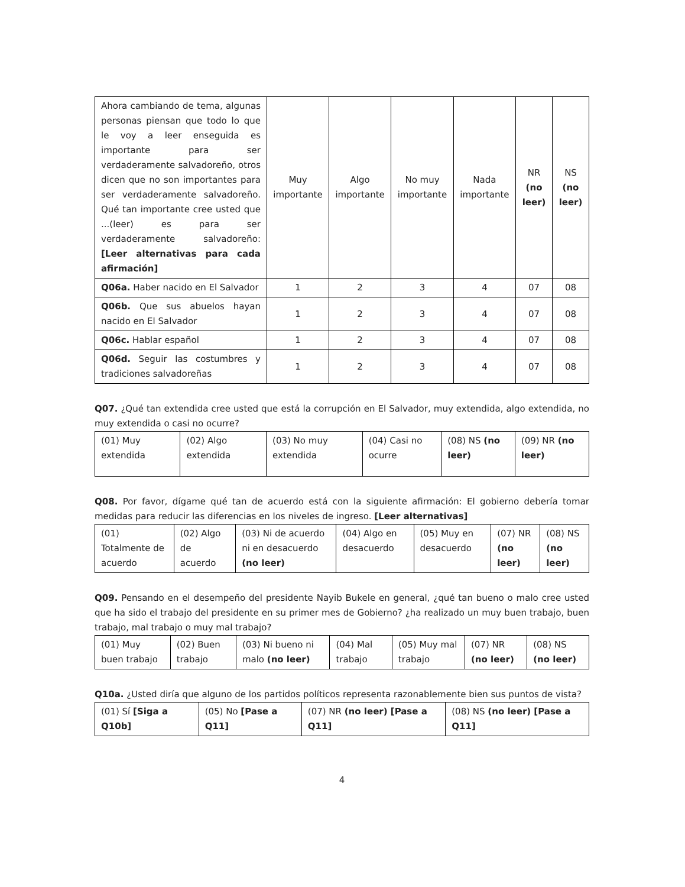| Ahora cambiando de tema, algunas personas piensan que todo lo que le voy a leer enseguida es importante para ser verdaderamente salvadoreño, otros dicen que no son importantes para ser verdaderamente salvadoreño. Qué tan importante cree usted que ...(leer) es para ser verdaderamente salvadoreño: [Leer alternativas para cada afirmación] | Muy importante | Algo importante | No muy importante | Nada importante | NR (no leer) | NS (no leer) |
| Q06a. Haber nacido en El Salvador | 1 | 2 | 3 | 4 | 07 | 08 |
| Q06b. Que sus abuelos hayan nacido en El Salvador | 1 | 2 | 3 | 4 | 07 | 08 |
| Q06c. Hablar español | 1 | 2 | 3 | 4 | 07 | 08 |
| Q06d. Seguir las costumbres y tradiciones salvadoreñas | 1 | 2 | 3 | 4 | 07 | 08 |
Q07. ¿Qué tan extendida cree usted que está la corrupción en El Salvador, muy extendida, algo extendida, no muy extendida o casi no ocurre?
| (01) Muy extendida | (02) Algo extendida | (03) No muy extendida | (04) Casi no ocurre | (08) NS (no leer) | (09) NR (no leer) |
Q08. Por favor, dígame qué tan de acuerdo está con la siguiente afirmación: El gobierno debería tomar medidas para reducir las diferencias en los niveles de ingreso. [Leer alternativas]
| (01) Totalmente de acuerdo | (02) Algo de acuerdo | (03) Ni de acuerdo ni en desacuerdo (no leer) | (04) Algo en desacuerdo | (05) Muy en desacuerdo | (07) NR (no leer) | (08) NS (no leer) |
Q09. Pensando en el desempeño del presidente Nayib Bukele en general, ¿qué tan bueno o malo cree usted que ha sido el trabajo del presidente en su primer mes de Gobierno? ¿ha realizado un muy buen trabajo, buen trabajo, mal trabajo o muy mal trabajo?
| (01) Muy buen trabajo | (02) Buen trabajo | (03) Ni bueno ni malo (no leer) | (04) Mal trabajo | (05) Muy mal trabajo | (07) NR (no leer) | (08) NS (no leer) |
Q10a. ¿Usted diría que alguno de los partidos políticos representa razonablemente bien sus puntos de vista?
| (01) Sí [Siga a Q10b] | (05) No [Pase a Q11] | (07) NR (no leer) [Pase a Q11] | (08) NS (no leer) [Pase a Q11] |
4